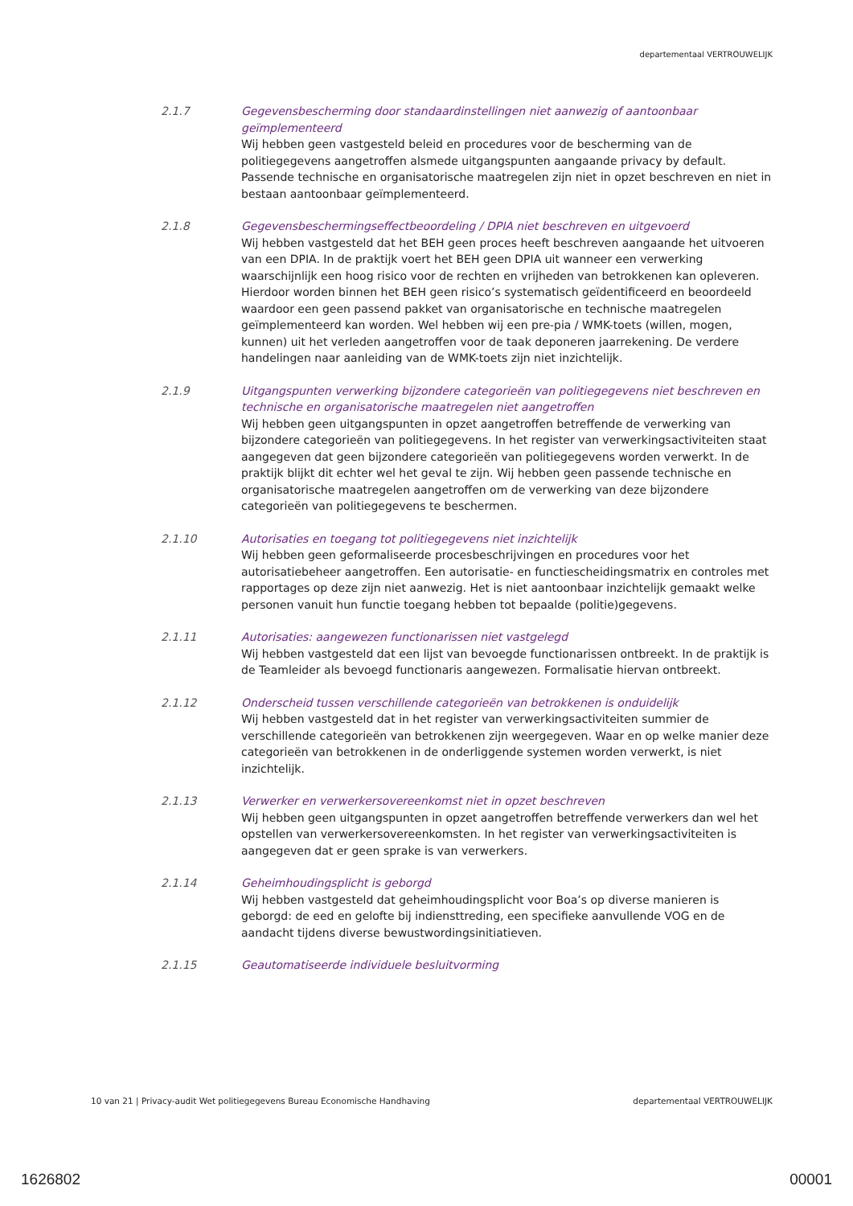departementaal VERTROUWELIJK
2.1.7 Gegevensbescherming door standaardinstellingen niet aanwezig of aantoonbaar geïmplementeerd
Wij hebben geen vastgesteld beleid en procedures voor de bescherming van de politiegegevens aangetroffen alsmede uitgangspunten aangaande privacy by default. Passende technische en organisatorische maatregelen zijn niet in opzet beschreven en niet in bestaan aantoonbaar geïmplementeerd.
2.1.8 Gegevensbeschermingseffectbeoordeling / DPIA niet beschreven en uitgevoerd
Wij hebben vastgesteld dat het BEH geen proces heeft beschreven aangaande het uitvoeren van een DPIA. In de praktijk voert het BEH geen DPIA uit wanneer een verwerking waarschijnlijk een hoog risico voor de rechten en vrijheden van betrokkenen kan opleveren. Hierdoor worden binnen het BEH geen risico’s systematisch geïdentificeerd en beoordeeld waardoor een geen passend pakket van organisatorische en technische maatregelen geïmplementeerd kan worden. Wel hebben wij een pre-pia / WMK-toets (willen, mogen, kunnen) uit het verleden aangetroffen voor de taak deponeren jaarrekening. De verdere handelingen naar aanleiding van de WMK-toets zijn niet inzichtelijk.
2.1.9 Uitgangspunten verwerking bijzondere categorieën van politiegegevens niet beschreven en technische en organisatorische maatregelen niet aangetroffen
Wij hebben geen uitgangspunten in opzet aangetroffen betreffende de verwerking van bijzondere categorieën van politiegegevens. In het register van verwerkingsactiviteiten staat aangegeven dat geen bijzondere categorieën van politiegegevens worden verwerkt. In de praktijk blijkt dit echter wel het geval te zijn. Wij hebben geen passende technische en organisatorische maatregelen aangetroffen om de verwerking van deze bijzondere categorieën van politiegegevens te beschermen.
2.1.10 Autorisaties en toegang tot politiegegevens niet inzichtelijk
Wij hebben geen geformaliseerde procesbeschrijvingen en procedures voor het autorisatiebeheer aangetroffen. Een autorisatie- en functiescheidingsmatrix en controles met rapportages op deze zijn niet aanwezig. Het is niet aantoonbaar inzichtelijk gemaakt welke personen vanuit hun functie toegang hebben tot bepaalde (politie)gegevens.
2.1.11 Autorisaties: aangewezen functionarissen niet vastgelegd
Wij hebben vastgesteld dat een lijst van bevoegde functionarissen ontbreekt. In de praktijk is de Teamleider als bevoegd functionaris aangewezen. Formalisatie hiervan ontbreekt.
2.1.12 Onderscheid tussen verschillende categorieën van betrokkenen is onduidelijk
Wij hebben vastgesteld dat in het register van verwerkingsactiviteiten summier de verschillende categorieën van betrokkenen zijn weergegeven. Waar en op welke manier deze categorieën van betrokkenen in de onderliggende systemen worden verwerkt, is niet inzichtelijk.
2.1.13 Verwerker en verwerkersovereenkomst niet in opzet beschreven
Wij hebben geen uitgangspunten in opzet aangetroffen betreffende verwerkers dan wel het opstellen van verwerkersovereenkomsten. In het register van verwerkingsactiviteiten is aangegeven dat er geen sprake is van verwerkers.
2.1.14 Geheimhoudingsplicht is geborgd
Wij hebben vastgesteld dat geheimhoudingsplicht voor Boa’s op diverse manieren is geborgd: de eed en gelofte bij indiensttreding, een specifieke aanvullende VOG en de aandacht tijdens diverse bewustwordingsinitiatieven.
2.1.15 Geautomatiseerde individuele besluitvorming
10 van 21 | Privacy-audit Wet politiegegevens Bureau Economische Handhaving departementaal VERTROUWELIJK
1626802 00001